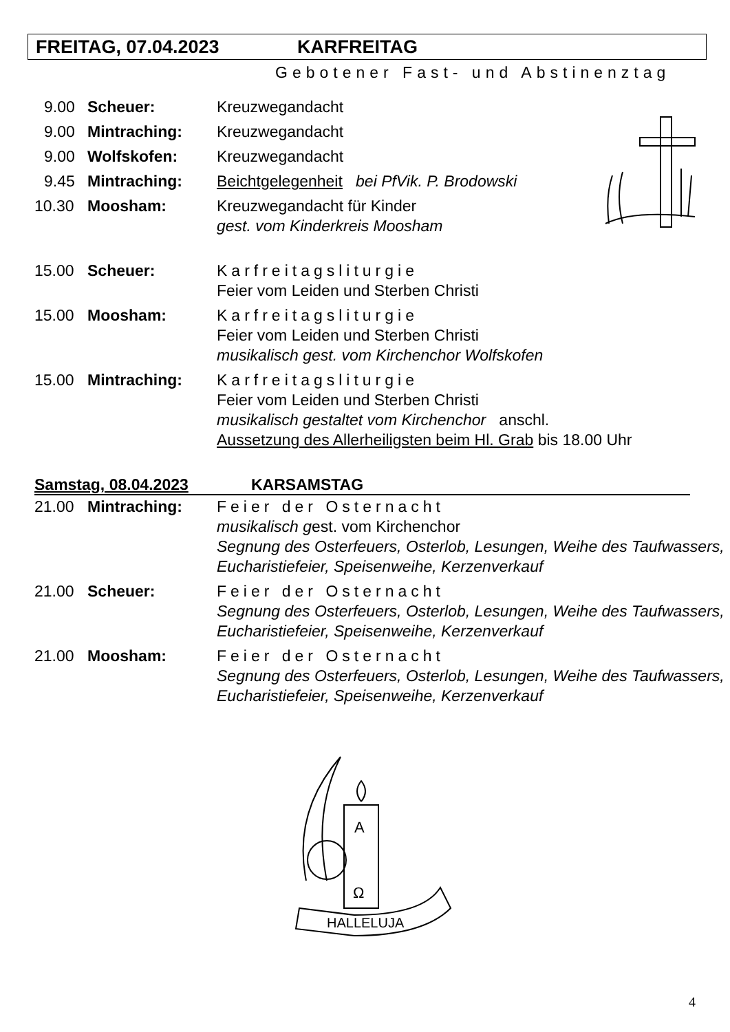FREITAG, 07.04.2023 KARFREITAG
Gebotener Fast- und Abstinenztag
9.00 Scheuer: Kreuzwegandacht
9.00 Mintraching: Kreuzwegandacht
9.00 Wolfskofen: Kreuzwegandacht
9.45 Mintraching: Beichtgelegenheit bei PfVik. P. Brodowski
10.30 Moosham: Kreuzwegandacht für Kinder
gest. vom Kinderkreis Moosham
15.00 Scheuer: Karfreitagsliturgie
Feier vom Leiden und Sterben Christi
15.00 Moosham: Karfreitagsliturgie
Feier vom Leiden und Sterben Christi
musikalisch gest. vom Kirchenchor Wolfskofen
15.00 Mintraching: Karfreitagsliturgie
Feier vom Leiden und Sterben Christi
musikalisch gestaltet vom Kirchenchor anschl.
Aussetzung des Allerheiligsten beim Hl. Grab bis 18.00 Uhr
Samstag, 08.04.2023 KARSAMSTAG
21.00 Mintraching: Feier der Osternacht
musikalisch gest. vom Kirchenchor
Segnung des Osterfeuers, Osterlob, Lesungen, Weihe des Taufwassers, Eucharistiefeier, Speisenweihe, Kerzenverkauf
21.00 Scheuer: Feier der Osternacht
Segnung des Osterfeuers, Osterlob, Lesungen, Weihe des Taufwassers, Eucharistiefeier, Speisenweihe, Kerzenverkauf
21.00 Moosham: Feier der Osternacht
Segnung des Osterfeuers, Osterlob, Lesungen, Weihe des Taufwassers, Eucharistiefeier, Speisenweihe, Kerzenverkauf
HALLELUJA
A
Ω
4